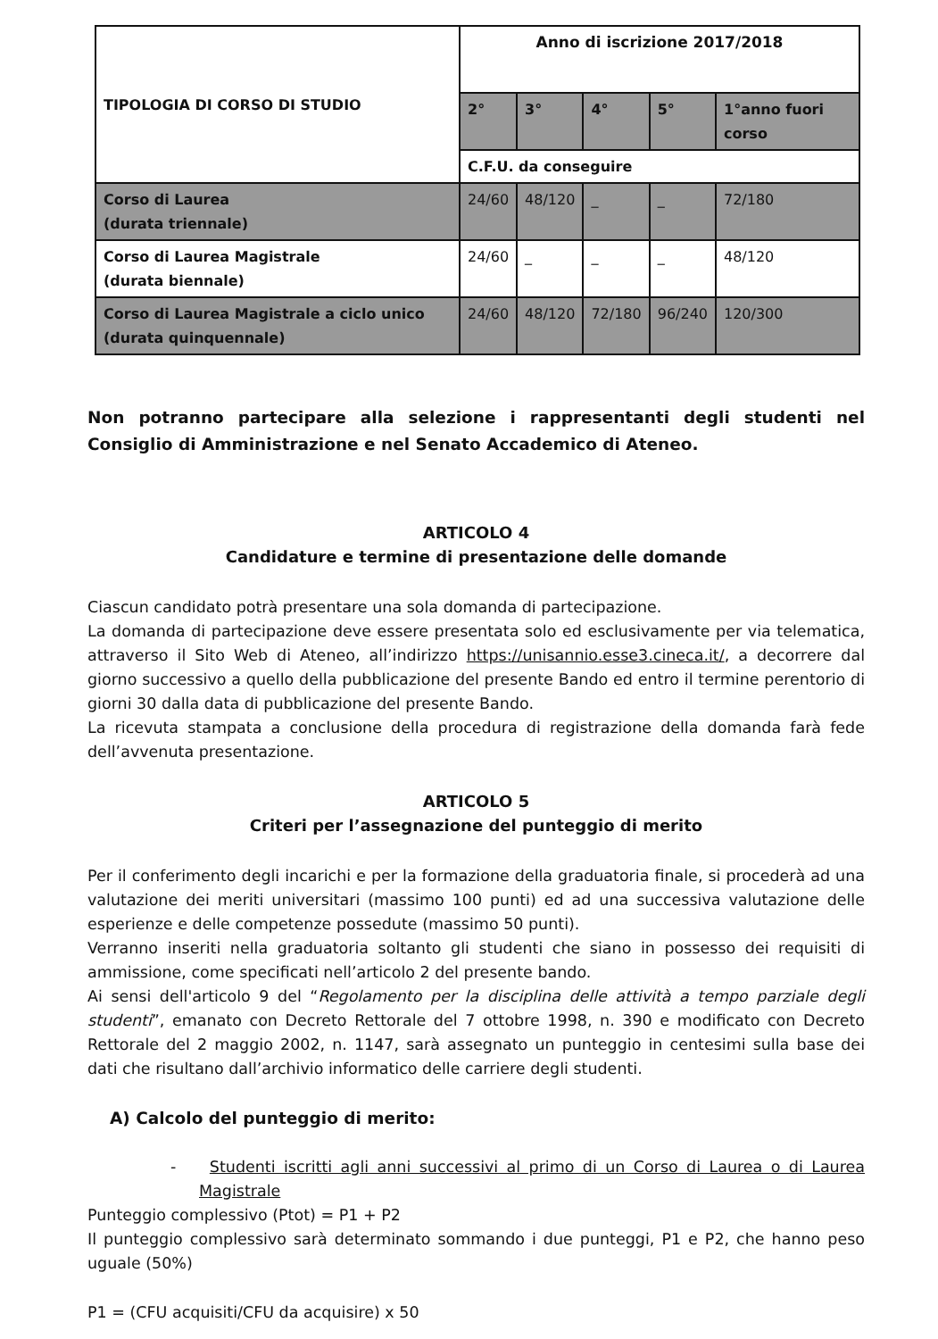| TIPOLOGIA DI CORSO DI STUDIO | Anno di iscrizione 2017/2018 | | | | |
| --- | --- | --- | --- | --- | --- |
| | 2° | 3° | 4° | 5° | 1°anno fuori corso |
| | C.F.U. da conseguire | | | | |
| Corso di Laurea (durata triennale) | 24/60 | 48/120 | _ | _ | 72/180 |
| Corso di Laurea Magistrale (durata biennale) | 24/60 | _ | _ | _ | 48/120 |
| Corso di Laurea Magistrale a ciclo unico (durata quinquennale) | 24/60 | 48/120 | 72/180 | 96/240 | 120/300 |
Non potranno partecipare alla selezione i rappresentanti degli studenti nel Consiglio di Amministrazione e nel Senato Accademico di Ateneo.
ARTICOLO 4
Candidature e termine di presentazione delle domande
Ciascun candidato potrà presentare una sola domanda di partecipazione.
La domanda di partecipazione deve essere presentata solo ed esclusivamente per via telematica, attraverso il Sito Web di Ateneo, all’indirizzo https://unisannio.esse3.cineca.it/, a decorrere dal giorno successivo a quello della pubblicazione del presente Bando ed entro il termine perentorio di giorni 30 dalla data di pubblicazione del presente Bando.
La ricevuta stampata a conclusione della procedura di registrazione della domanda farà fede dell’avvenuta presentazione.
ARTICOLO 5
Criteri per l’assegnazione del punteggio di merito
Per il conferimento degli incarichi e per la formazione della graduatoria finale, si procederà ad una valutazione dei meriti universitari (massimo 100 punti) ed ad una successiva valutazione delle esperienze e delle competenze possedute (massimo 50 punti).
Verranno inseriti nella graduatoria soltanto gli studenti che siano in possesso dei requisiti di ammissione, come specificati nell’articolo 2 del presente bando.
Ai sensi dell'articolo 9 del “Regolamento per la disciplina delle attività a tempo parziale degli studenti”, emanato con Decreto Rettorale del 7 ottobre 1998, n. 390 e modificato con Decreto Rettorale del 2 maggio 2002, n. 1147, sarà assegnato un punteggio in centesimi sulla base dei dati che risultano dall’archivio informatico delle carriere degli studenti.
A) Calcolo del punteggio di merito:
- Studenti iscritti agli anni successivi al primo di un Corso di Laurea o di Laurea Magistrale
Punteggio complessivo (Ptot) = P1 + P2
Il punteggio complessivo sarà determinato sommando i due punteggi, P1 e P2, che hanno peso uguale (50%)
P1 = (CFU acquisiti/CFU da acquisire) x 50